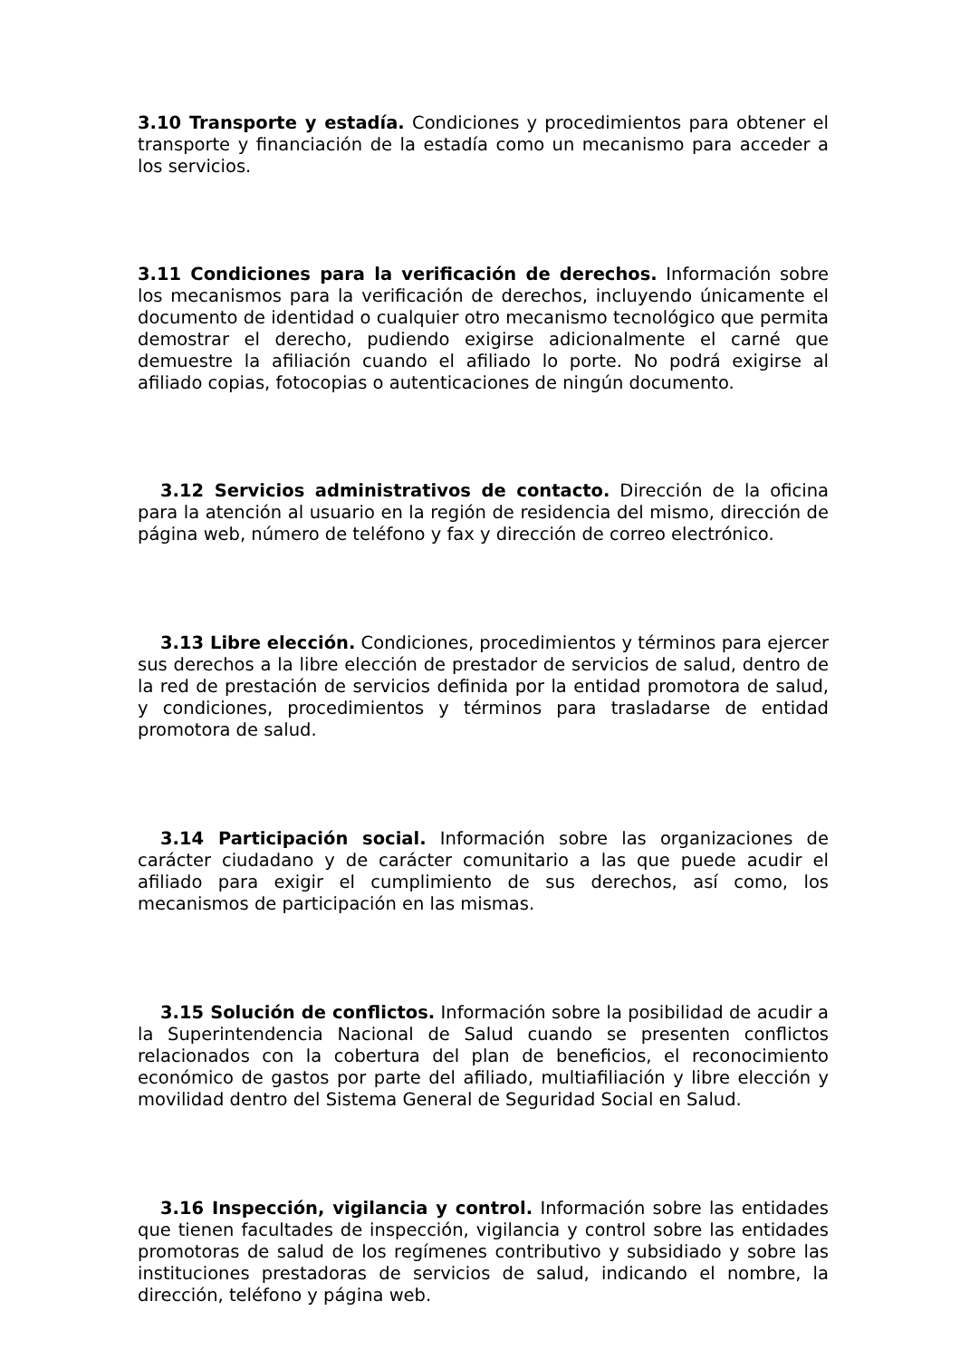3.10 Transporte y estadía. Condiciones y procedimientos para obtener el transporte y financiación de la estadía como un mecanismo para acceder a los servicios.
3.11 Condiciones para la verificación de derechos. Información sobre los mecanismos para la verificación de derechos, incluyendo únicamente el documento de identidad o cualquier otro mecanismo tecnológico que permita demostrar el derecho, pudiendo exigirse adicionalmente el carné que demuestre la afiliación cuando el afiliado lo porte. No podrá exigirse al afiliado copias, fotocopias o autenticaciones de ningún documento.
3.12 Servicios administrativos de contacto. Dirección de la oficina para la atención al usuario en la región de residencia del mismo, dirección de página web, número de teléfono y fax y dirección de correo electrónico.
3.13 Libre elección. Condiciones, procedimientos y términos para ejercer sus derechos a la libre elección de prestador de servicios de salud, dentro de la red de prestación de servicios definida por la entidad promotora de salud, y condiciones, procedimientos y términos para trasladarse de entidad promotora de salud.
3.14 Participación social. Información sobre las organizaciones de carácter ciudadano y de carácter comunitario a las que puede acudir el afiliado para exigir el cumplimiento de sus derechos, así como, los mecanismos de participación en las mismas.
3.15 Solución de conflictos. Información sobre la posibilidad de acudir a la Superintendencia Nacional de Salud cuando se presenten conflictos relacionados con la cobertura del plan de beneficios, el reconocimiento económico de gastos por parte del afiliado, multiafiliación y libre elección y movilidad dentro del Sistema General de Seguridad Social en Salud.
3.16 Inspección, vigilancia y control. Información sobre las entidades que tienen facultades de inspección, vigilancia y control sobre las entidades promotoras de salud de los regímenes contributivo y subsidiado y sobre las instituciones prestadoras de servicios de salud, indicando el nombre, la dirección, teléfono y página web.